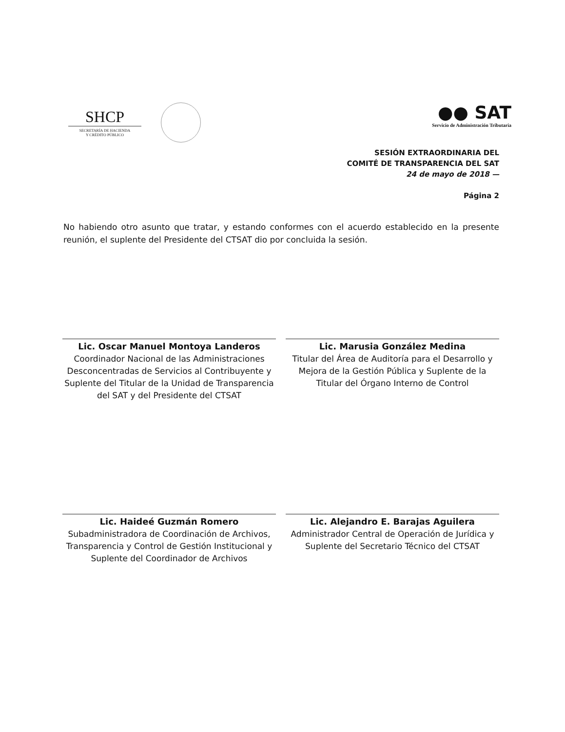SHCP
SECRETARÍA DE HACIENDA
Y CRÉDITO PÚBLICO
●● SAT
Servicio de Administración Tributaria
SESIÓN EXTRAORDINARIA DEL
COMITÉ DE TRANSPARENCIA DEL SAT
24 de mayo de 2018 —
Página 2
No habiendo otro asunto que tratar, y estando conformes con el acuerdo establecido en la presente reunión, el suplente del Presidente del CTSAT dio por concluida la sesión.
Lic. Oscar Manuel Montoya Landeros
Coordinador Nacional de las Administraciones Desconcentradas de Servicios al Contribuyente y Suplente del Titular de la Unidad de Transparencia del SAT y del Presidente del CTSAT
Lic. Marusia González Medina
Titular del Área de Auditoría para el Desarrollo y Mejora de la Gestión Pública y Suplente de la Titular del Órgano Interno de Control
Lic. Haideé Guzmán Romero
Subadministradora de Coordinación de Archivos, Transparencia y Control de Gestión Institucional y Suplente del Coordinador de Archivos
Lic. Alejandro E. Barajas Aguilera
Administrador Central de Operación de Jurídica y Suplente del Secretario Técnico del CTSAT